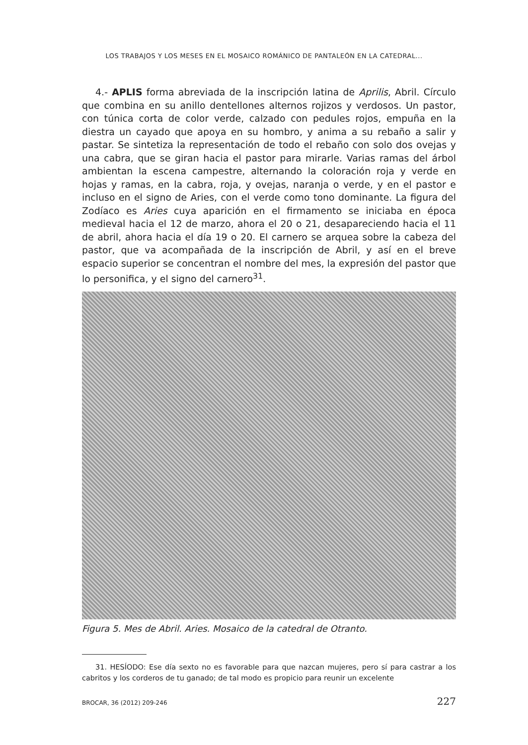LOS TRABAJOS Y LOS MESES EN EL MOSAICO ROMÁNICO DE PANTALEÓN EN LA CATEDRAL...
4.- APLIS forma abreviada de la inscripción latina de Aprilis, Abril. Círculo que combina en su anillo dentellones alternos rojizos y verdosos. Un pastor, con túnica corta de color verde, calzado con pedules rojos, empuña en la diestra un cayado que apoya en su hombro, y anima a su rebaño a salir y pastar. Se sintetiza la representación de todo el rebaño con solo dos ovejas y una cabra, que se giran hacia el pastor para mirarle. Varias ramas del árbol ambientan la escena campestre, alternando la coloración roja y verde en hojas y ramas, en la cabra, roja, y ovejas, naranja o verde, y en el pastor e incluso en el signo de Aries, con el verde como tono dominante. La figura del Zodíaco es Aries cuya aparición en el firmamento se iniciaba en época medieval hacia el 12 de marzo, ahora el 20 o 21, desapareciendo hacia el 11 de abril, ahora hacia el día 19 o 20. El carnero se arquea sobre la cabeza del pastor, que va acompañada de la inscripción de Abril, y así en el breve espacio superior se concentran el nombre del mes, la expresión del pastor que lo personifica, y el signo del carnero<sup>31</sup>.
Figura 5. Mes de Abril. Aries. Mosaico de la catedral de Otranto.
31. HESÍODO: Ese día sexto no es favorable para que nazcan mujeres, pero sí para castrar a los cabritos y los corderos de tu ganado; de tal modo es propicio para reunir un excelente
BROCAR, 36 (2012) 209-246 227